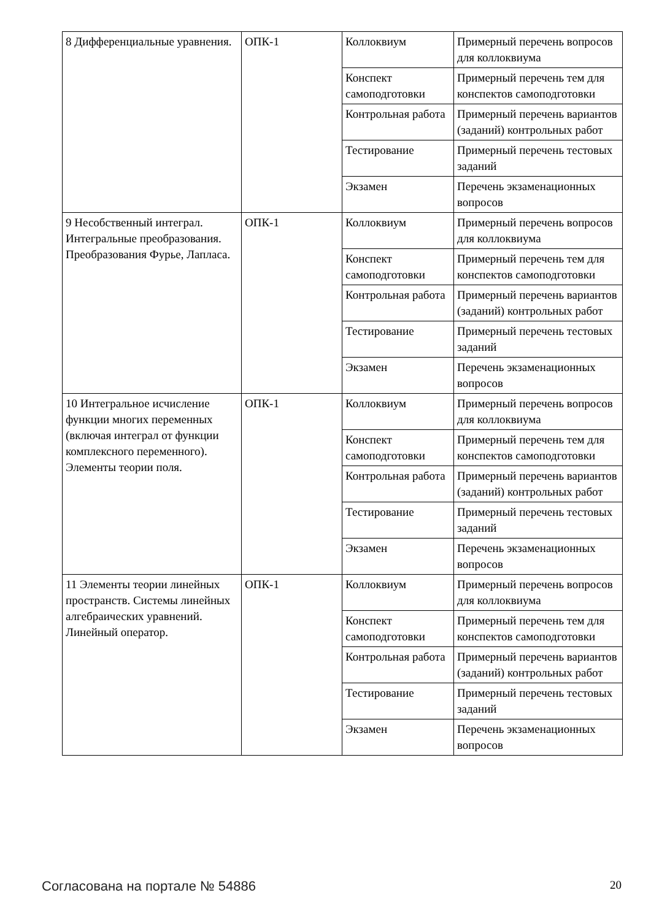| 8 Дифференциальные уравнения. | ОПК-1 | Коллоквиум | Примерный перечень вопросов для коллоквиума |
| | | Конспект самоподготовки | Примерный перечень тем для конспектов самоподготовки |
| | | Контрольная работа | Примерный перечень вариантов (заданий) контрольных работ |
| | | Тестирование | Примерный перечень тестовых заданий |
| | | Экзамен | Перечень экзаменационных вопросов |
| 9 Несобственный интеграл. Интегральные преобразования. Преобразования Фурье, Лапласа. | ОПК-1 | Коллоквиум | Примерный перечень вопросов для коллоквиума |
| | | Конспект самоподготовки | Примерный перечень тем для конспектов самоподготовки |
| | | Контрольная работа | Примерный перечень вариантов (заданий) контрольных работ |
| | | Тестирование | Примерный перечень тестовых заданий |
| | | Экзамен | Перечень экзаменационных вопросов |
| 10 Интегральное исчисление функции многих переменных (включая интеграл от функции комплексного переменного). Элементы теории поля. | ОПК-1 | Коллоквиум | Примерный перечень вопросов для коллоквиума |
| | | Конспект самоподготовки | Примерный перечень тем для конспектов самоподготовки |
| | | Контрольная работа | Примерный перечень вариантов (заданий) контрольных работ |
| | | Тестирование | Примерный перечень тестовых заданий |
| | | Экзамен | Перечень экзаменационных вопросов |
| 11 Элементы теории линейных пространств. Системы линейных алгебраических уравнений. Линейный оператор. | ОПК-1 | Коллоквиум | Примерный перечень вопросов для коллоквиума |
| | | Конспект самоподготовки | Примерный перечень тем для конспектов самоподготовки |
| | | Контрольная работа | Примерный перечень вариантов (заданий) контрольных работ |
| | | Тестирование | Примерный перечень тестовых заданий |
| | | Экзамен | Перечень экзаменационных вопросов |
Согласована на портале № 54886 20